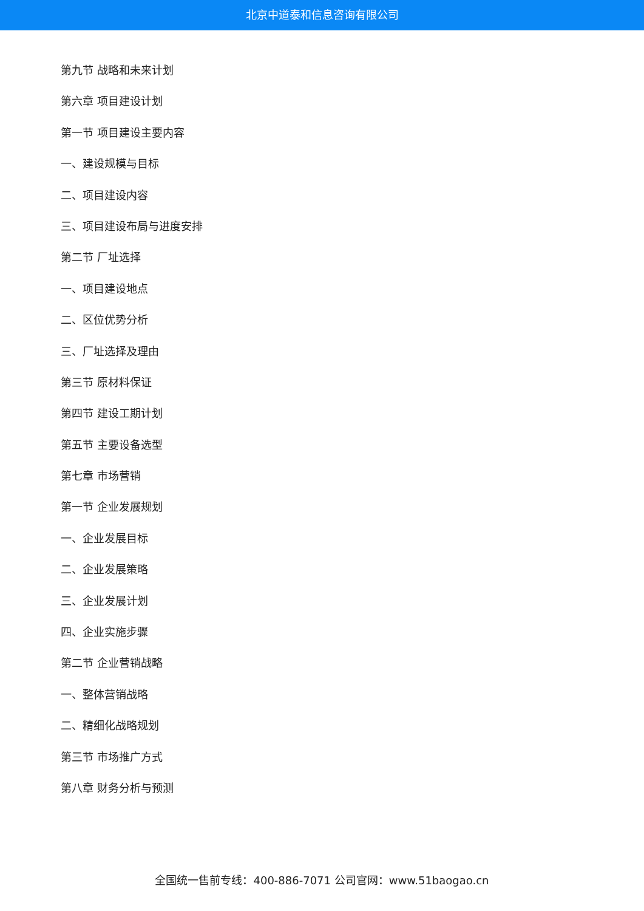北京中道泰和信息咨询有限公司
第九节 战略和未来计划
第六章 项目建设计划
第一节 项目建设主要内容
一、建设规模与目标
二、项目建设内容
三、项目建设布局与进度安排
第二节 厂址选择
一、项目建设地点
二、区位优势分析
三、厂址选择及理由
第三节 原材料保证
第四节 建设工期计划
第五节 主要设备选型
第七章 市场营销
第一节 企业发展规划
一、企业发展目标
二、企业发展策略
三、企业发展计划
四、企业实施步骤
第二节 企业营销战略
一、整体营销战略
二、精细化战略规划
第三节 市场推广方式
第八章 财务分析与预测
全国统一售前专线：400-886-7071 公司官网：www.51baogao.cn